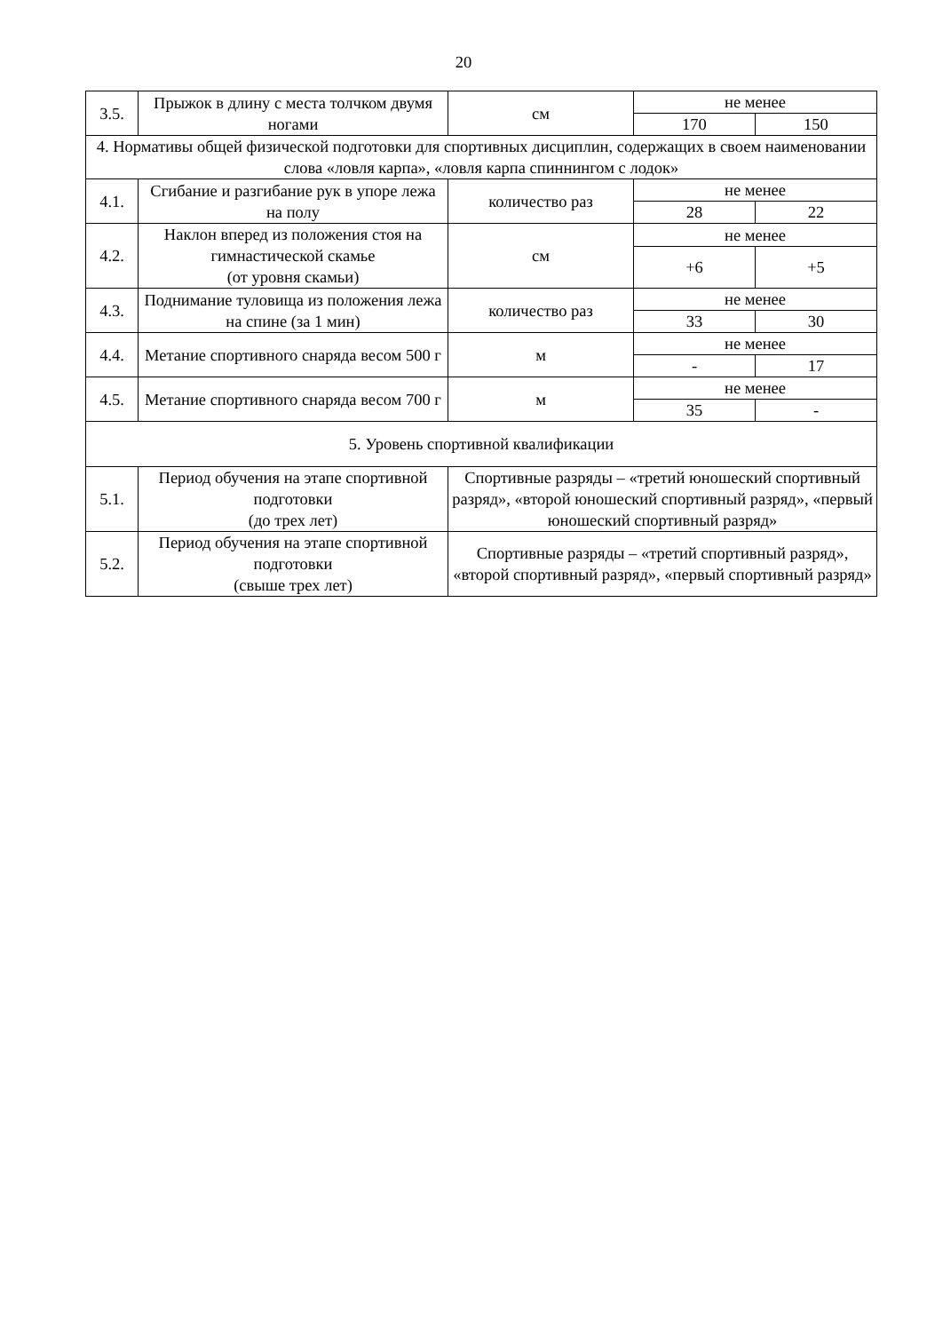20
| 3.5. | Прыжок в длину с места толчком двумя ногами | см | не менее | |
| | | | 170 | 150 |
| 4. Нормативы общей физической подготовки для спортивных дисциплин, содержащих в своем наименовании слова «ловля карпа», «ловля карпа спиннингом с лодок» | | | | |
| 4.1. | Сгибание и разгибание рук в упоре лежа на полу | количество раз | не менее | |
| | | | 28 | 22 |
| 4.2. | Наклон вперед из положения стоя на гимнастической скамье (от уровня скамьи) | см | не менее | |
| | | | +6 | +5 |
| 4.3. | Поднимание туловища из положения лежа на спине (за 1 мин) | количество раз | не менее | |
| | | | 33 | 30 |
| 4.4. | Метание спортивного снаряда весом 500 г | м | не менее | |
| | | | - | 17 |
| 4.5. | Метание спортивного снаряда весом 700 г | м | не менее | |
| | | | 35 | - |
| 5. Уровень спортивной квалификации | | | | |
| 5.1. | Период обучения на этапе спортивной подготовки (до трех лет) | Спортивные разряды – «третий юношеский спортивный разряд», «второй юношеский спортивный разряд», «первый юношеский спортивный разряд» | | |
| 5.2. | Период обучения на этапе спортивной подготовки (свыше трех лет) | Спортивные разряды – «третий спортивный разряд», «второй спортивный разряд», «первый спортивный разряд» | | |